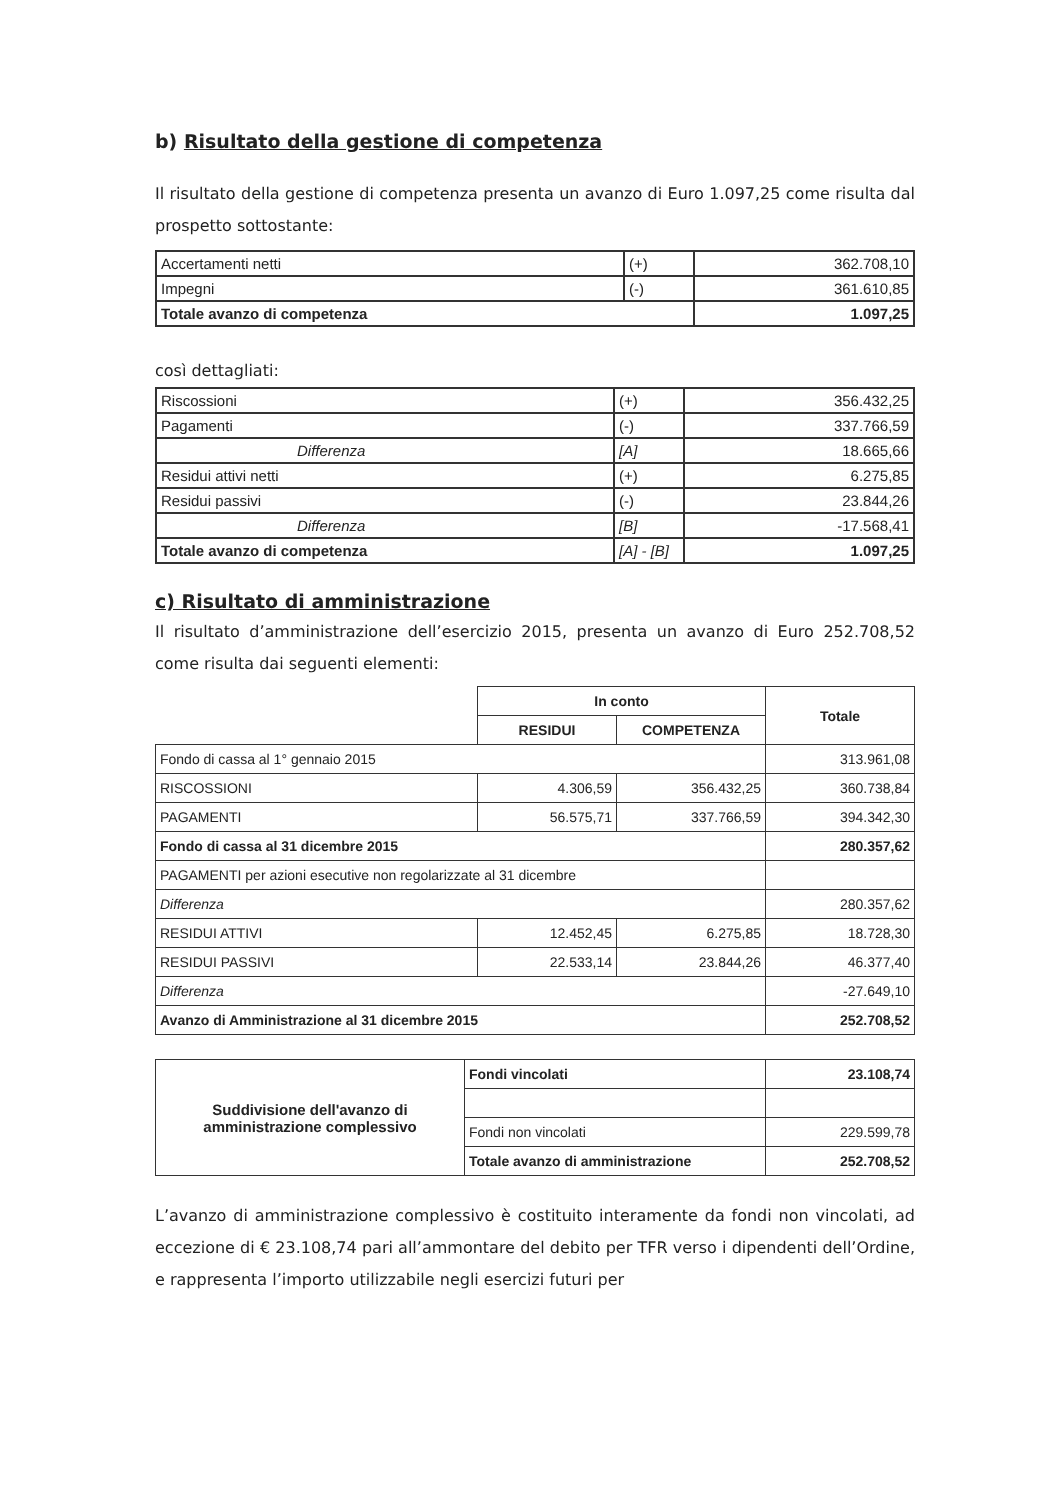b) Risultato della gestione di competenza
Il risultato della gestione di competenza presenta un avanzo di Euro 1.097,25 come risulta dal prospetto sottostante:
| Accertamenti netti | (+) | 362.708,10 |
| Impegni | (-) | 361.610,85 |
| Totale avanzo di competenza | | 1.097,25 |
così dettagliati:
| Riscossioni | (+) | 356.432,25 |
| Pagamenti | (-) | 337.766,59 |
| Differenza | [A] | 18.665,66 |
| Residui attivi netti | (+) | 6.275,85 |
| Residui passivi | (-) | 23.844,26 |
| Differenza | [B] | -17.568,41 |
| Totale avanzo di competenza | [A] - [B] | 1.097,25 |
c) Risultato di amministrazione
Il risultato d’amministrazione dell’esercizio 2015, presenta un avanzo di Euro 252.708,52 come risulta dai seguenti elementi:
| | In conto | | Totale |
| | RESIDUI | COMPETENZA | |
| Fondo di cassa al 1° gennaio 2015 | | | 313.961,08 |
| RISCOSSIONI | 4.306,59 | 356.432,25 | 360.738,84 |
| PAGAMENTI | 56.575,71 | 337.766,59 | 394.342,30 |
| Fondo di cassa al 31 dicembre 2015 | | | 280.357,62 |
| PAGAMENTI per azioni esecutive non regolarizzate al 31 dicembre | | | |
| Differenza | | | 280.357,62 |
| RESIDUI ATTIVI | 12.452,45 | 6.275,85 | 18.728,30 |
| RESIDUI PASSIVI | 22.533,14 | 23.844,26 | 46.377,40 |
| Differenza | | | -27.649,10 |
| Avanzo di Amministrazione al 31 dicembre 2015 | | | 252.708,52 |
| Suddivisione dell'avanzo di amministrazione complessivo | Fondi vincolati | 23.108,74 |
| | Fondi non vincolati | 229.599,78 |
| | Totale avanzo di amministrazione | 252.708,52 |
L’avanzo di amministrazione complessivo è costituito interamente da fondi non vincolati, ad eccezione di € 23.108,74 pari all’ammontare del debito per TFR verso i dipendenti dell’Ordine, e rappresenta l’importo utilizzabile negli esercizi futuri per